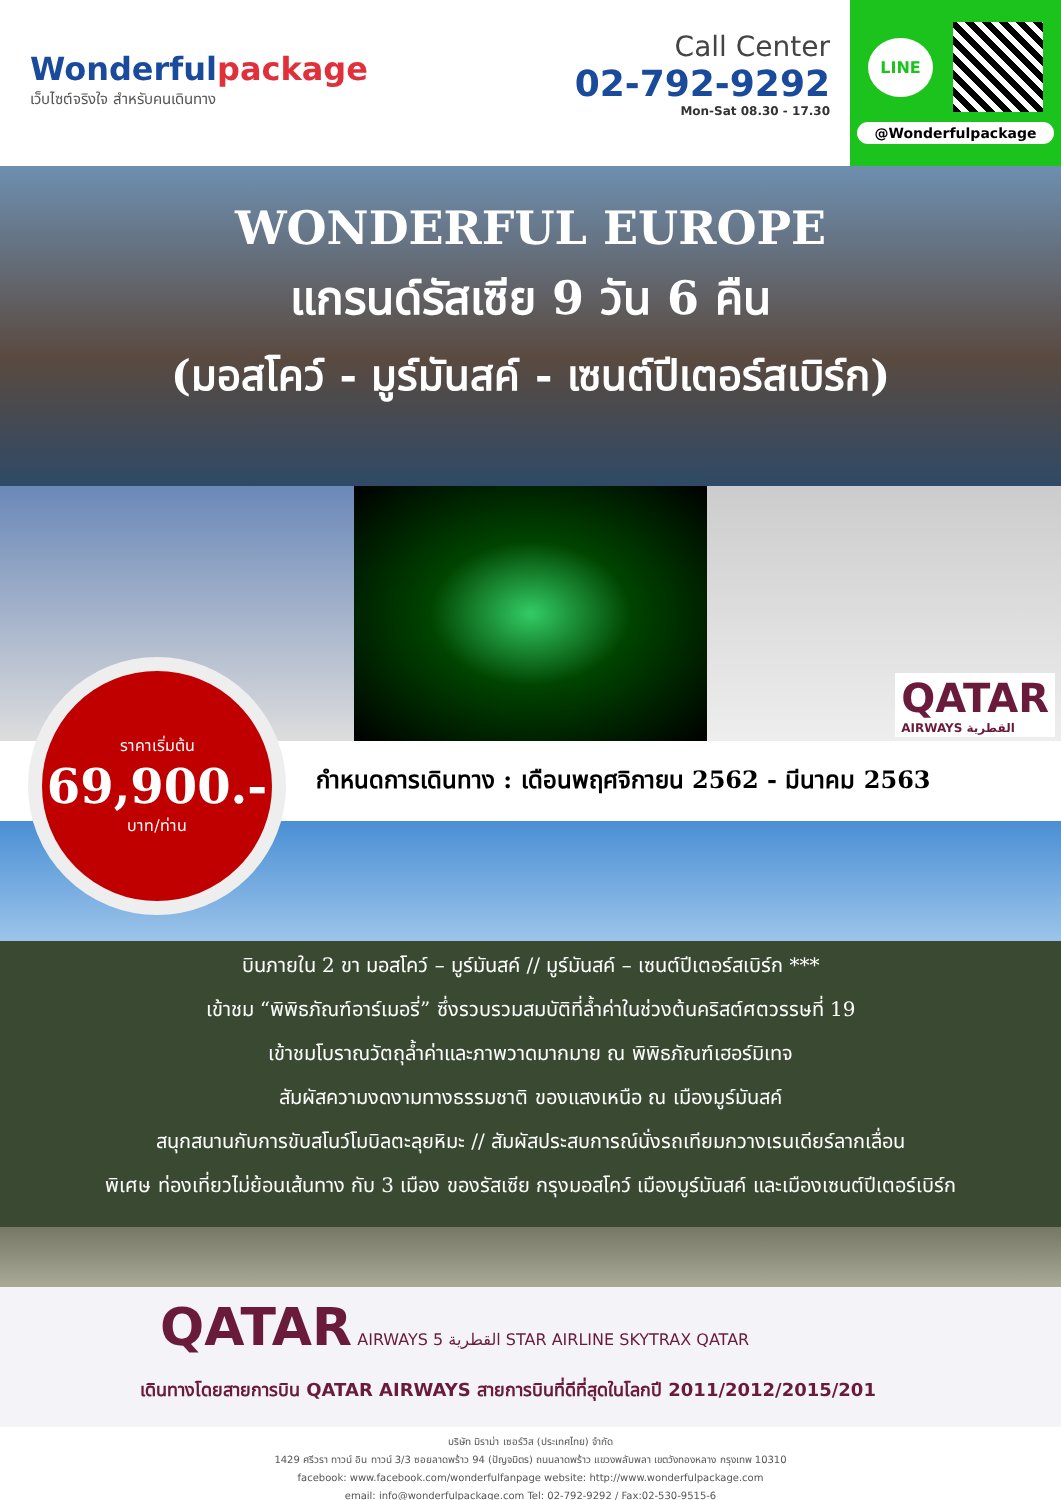Wonderfulpackage
เว็บไซต์จริงใจ สำหรับคนเดินทาง
Call Center
02-792-9292
Mon-Sat 08.30 - 17.30
LINE
@Wonderfulpackage
WONDERFUL EUROPE
แกรนด์รัสเซีย 9 วัน 6 คืน
(มอสโคว์ - มูร์มันสค์ - เซนต์ปีเตอร์สเบิร์ก)
QATAR
AIRWAYS القطرية
ราคาเริ่มต้น
69,900.-
บาท/ท่าน
กำหนดการเดินทาง : เดือนพฤศจิกายน 2562 - มีนาคม 2563
บินภายใน 2 ขา มอสโคว์ – มูร์มันสค์ // มูร์มันสค์ – เซนต์ปีเตอร์สเบิร์ก ***
เข้าชม “พิพิธภัณฑ์อาร์เมอรี่” ซึ่งรวบรวมสมบัติที่ล้ำค่าในช่วงต้นคริสต์ศตวรรษที่ 19
เข้าชมโบราณวัตถุล้ำค่าและภาพวาดมากมาย ณ พิพิธภัณฑ์เฮอร์มิเทจ
สัมผัสความงดงามทางธรรมชาติ ของแสงเหนือ ณ เมืองมูร์มันสค์
สนุกสนานกับการขับสโนว์โมบิลตะลุยหิมะ // สัมผัสประสบการณ์นั่งรถเทียมกวางเรนเดียร์ลากเลื่อน
พิเศษ ท่องเที่ยวไม่ย้อนเส้นทาง กับ 3 เมือง ของรัสเซีย กรุงมอสโคว์ เมืองมูร์มันสค์ และเมืองเซนต์ปีเตอร์เบิร์ก
QATAR AIRWAYS القطرية 5 STAR AIRLINE SKYTRAX QATAR
เดินทางโดยสายการบิน QATAR AIRWAYS สายการบินที่ดีที่สุดในโลกปี 2011/2012/2015/201
บริษัท มิราม่า เซอร์วิส (ประเทศไทย) จำกัด
1429 ศรีวรา ทาวน์ อิน ทาวน์ 3/3 ซอยลาดพร้าว 94 (ปัญจมิตร) ถนนลาดพร้าว แขวงพลับพลา เขตวังทองหลาง กรุงเทพ 10310
facebook: www.facebook.com/wonderfulfanpage website: http://www.wonderfulpackage.com
email: info@wonderfulpackage.com Tel: 02-792-9292 / Fax:02-530-9515-6